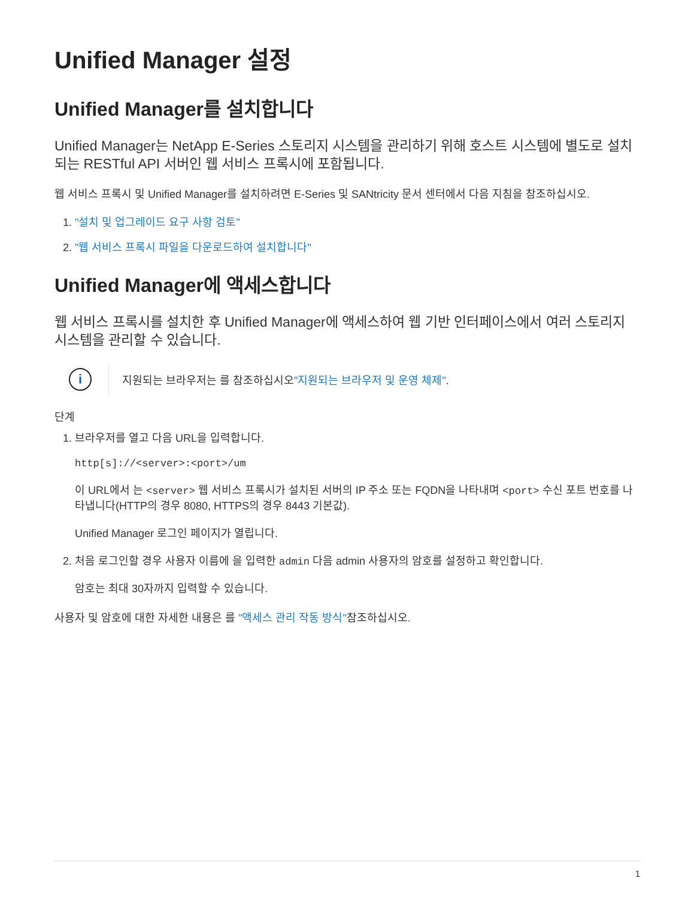Unified Manager 설정
Unified Manager를 설치합니다
Unified Manager는 NetApp E-Series 스토리지 시스템을 관리하기 위해 호스트 시스템에 별도로 설치되는 RESTful API 서버인 웹 서비스 프록시에 포함됩니다.
웹 서비스 프록시 및 Unified Manager를 설치하려면 E-Series 및 SANtricity 문서 센터에서 다음 지침을 참조하십시오.
1. "설치 및 업그레이드 요구 사항 검토"
2. "웹 서비스 프록시 파일을 다운로드하여 설치합니다"
Unified Manager에 액세스합니다
웹 서비스 프록시를 설치한 후 Unified Manager에 액세스하여 웹 기반 인터페이스에서 여러 스토리지 시스템을 관리할 수 있습니다.
i
지원되는 브라우저는 를 참조하십시오"지원되는 브라우저 및 운영 체제".
단계
1. 브라우저를 열고 다음 URL을 입력합니다.
http[s]://<server>:<port>/um
이 URL에서 는 <server> 웹 서비스 프록시가 설치된 서버의 IP 주소 또는 FQDN을 나타내며 <port> 수신 포트 번호를 나타냅니다(HTTP의 경우 8080, HTTPS의 경우 8443 기본값).
Unified Manager 로그인 페이지가 열립니다.
2. 처음 로그인할 경우 사용자 이름에 을 입력한 admin 다음 admin 사용자의 암호를 설정하고 확인합니다.
암호는 최대 30자까지 입력할 수 있습니다.
사용자 및 암호에 대한 자세한 내용은 를 "액세스 관리 작동 방식"참조하십시오.
1